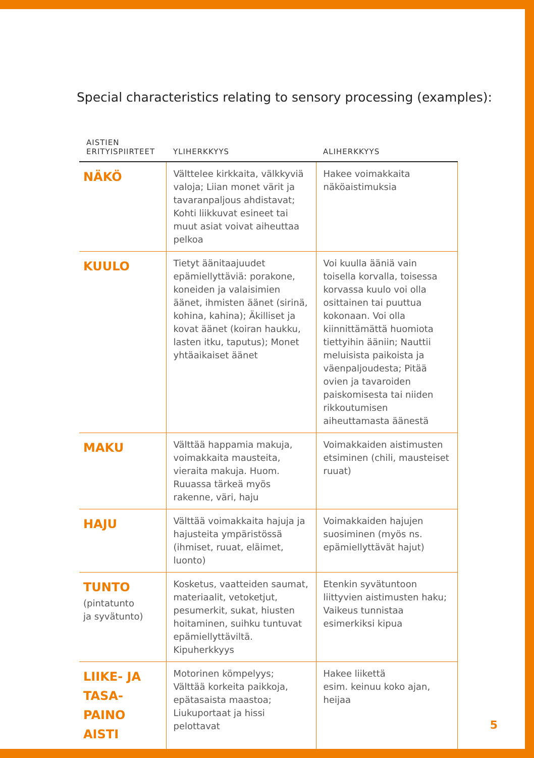Special characteristics relating to sensory processing (examples):
| AISTIEN ERITYISPIIRTEET | YLIHERKKYYS | ALIHERKKYYS |
| --- | --- | --- |
| NÄKÖ | Välttelee kirkkaita, välkkyviä valoja; Liian monet värit ja tavaranpaljous ahdistavat; Kohti liikkuvat esineet tai muut asiat voivat aiheuttaa pelkoa | Hakee voimakkaita näköaistimuksia |
| KUULO | Tietyt äänitaajuudet epämiellyttäviä: porakone, koneiden ja valaisimien äänet, ihmisten äänet (sirinä, kohina, kahina); Äkilliset ja kovat äänet (koiran haukku, lasten itku, taputus); Monet yhtäaikaiset äänet | Voi kuulla ääniä vain toisella korvalla, toisessa korvassa kuulo voi olla osittainen tai puuttua kokonaan. Voi olla kiinnittämättä huomiota tiettyihin ääniin; Nauttii meluisista paikoista ja väenpaljoudesta; Pitää ovien ja tavaroiden paiskomisesta tai niiden rikkoutumisen aiheuttamasta äänestä |
| MAKU | Välttää happamia makuja, voimakkaita mausteita, vieraita makuja. Huom. Ruuassa tärkeä myös rakenne, väri, haju | Voimakkaiden aistimusten etsiminen (chili, mausteiset ruuat) |
| HAJU | Välttää voimakkaita hajuja ja hajusteita ympäristössä (ihmiset, ruuat, eläimet, luonto) | Voimakkaiden hajujen suosiminen (myös ns. epämiellyttävät hajut) |
| TUNTO (pintatunto ja syvätunto) | Kosketus, vaatteiden saumat, materiaalit, vetoketjut, pesumerkit, sukat, hiusten hoitaminen, suihku tuntuvat epämiellyttäviltä. Kipuherkkyys | Etenkin syvätuntoon liittyvien aistimusten haku; Vaikeus tunnistaa esimerkiksi kipua |
| LIIKE- JA TASA- PAINO AISTI | Motorinen kömpelyys; Välttää korkeita paikkoja, epätasaista maastoa; Liukuportaat ja hissi pelottavat | Hakee liikettä esim. keinuu koko ajan, heijaa |
5